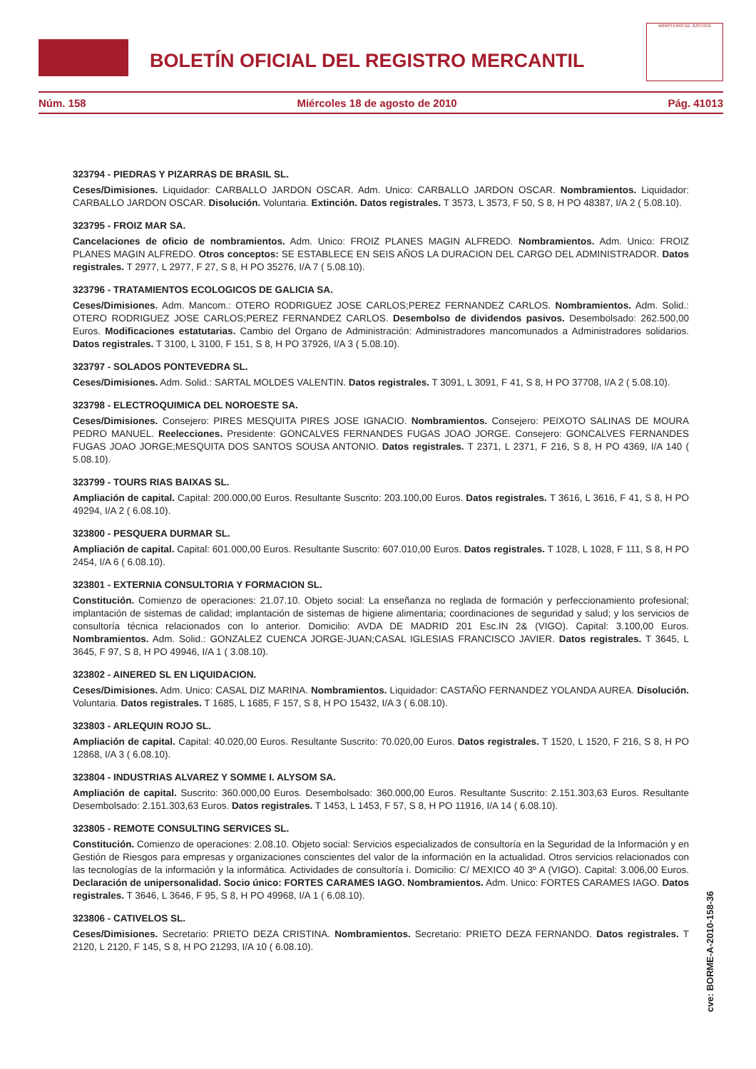BOLETÍN OFICIAL DEL REGISTRO MERCANTIL
MINISTERIO DE JUSTICIA
Núm. 158 Miércoles 18 de agosto de 2010 Pág. 41013
323794 - PIEDRAS Y PIZARRAS DE BRASIL SL.
Ceses/Dimisiones. Liquidador: CARBALLO JARDON OSCAR. Adm. Unico: CARBALLO JARDON OSCAR. Nombramientos. Liquidador: CARBALLO JARDON OSCAR. Disolución. Voluntaria. Extinción. Datos registrales. T 3573, L 3573, F 50, S 8, H PO 48387, I/A 2 ( 5.08.10).
323795 - FROIZ MAR SA.
Cancelaciones de oficio de nombramientos. Adm. Unico: FROIZ PLANES MAGIN ALFREDO. Nombramientos. Adm. Unico: FROIZ PLANES MAGIN ALFREDO. Otros conceptos: SE ESTABLECE EN SEIS AÑOS LA DURACION DEL CARGO DEL ADMINISTRADOR. Datos registrales. T 2977, L 2977, F 27, S 8, H PO 35276, I/A 7 ( 5.08.10).
323796 - TRATAMIENTOS ECOLOGICOS DE GALICIA SA.
Ceses/Dimisiones. Adm. Mancom.: OTERO RODRIGUEZ JOSE CARLOS;PEREZ FERNANDEZ CARLOS. Nombramientos. Adm. Solid.: OTERO RODRIGUEZ JOSE CARLOS;PEREZ FERNANDEZ CARLOS. Desembolso de dividendos pasivos. Desembolsado: 262.500,00 Euros. Modificaciones estatutarias. Cambio del Organo de Administración: Administradores mancomunados a Administradores solidarios. Datos registrales. T 3100, L 3100, F 151, S 8, H PO 37926, I/A 3 ( 5.08.10).
323797 - SOLADOS PONTEVEDRA SL.
Ceses/Dimisiones. Adm. Solid.: SARTAL MOLDES VALENTIN. Datos registrales. T 3091, L 3091, F 41, S 8, H PO 37708, I/A 2 ( 5.08.10).
323798 - ELECTROQUIMICA DEL NOROESTE SA.
Ceses/Dimisiones. Consejero: PIRES MESQUITA PIRES JOSE IGNACIO. Nombramientos. Consejero: PEIXOTO SALINAS DE MOURA PEDRO MANUEL. Reelecciones. Presidente: GONCALVES FERNANDES FUGAS JOAO JORGE. Consejero: GONCALVES FERNANDES FUGAS JOAO JORGE;MESQUITA DOS SANTOS SOUSA ANTONIO. Datos registrales. T 2371, L 2371, F 216, S 8, H PO 4369, I/A 140 ( 5.08.10).
323799 - TOURS RIAS BAIXAS SL.
Ampliación de capital. Capital: 200.000,00 Euros. Resultante Suscrito: 203.100,00 Euros. Datos registrales. T 3616, L 3616, F 41, S 8, H PO 49294, I/A 2 ( 6.08.10).
323800 - PESQUERA DURMAR SL.
Ampliación de capital. Capital: 601.000,00 Euros. Resultante Suscrito: 607.010,00 Euros. Datos registrales. T 1028, L 1028, F 111, S 8, H PO 2454, I/A 6 ( 6.08.10).
323801 - EXTERNIA CONSULTORIA Y FORMACION SL.
Constitución. Comienzo de operaciones: 21.07.10. Objeto social: La enseñanza no reglada de formación y perfeccionamiento profesional; implantación de sistemas de calidad; implantación de sistemas de higiene alimentaria; coordinaciones de seguridad y salud; y los servicios de consultoría técnica relacionados con lo anterior. Domicilio: AVDA DE MADRID 201 Esc.IN 2& (VIGO). Capital: 3.100,00 Euros. Nombramientos. Adm. Solid.: GONZALEZ CUENCA JORGE-JUAN;CASAL IGLESIAS FRANCISCO JAVIER. Datos registrales. T 3645, L 3645, F 97, S 8, H PO 49946, I/A 1 ( 3.08.10).
323802 - AINERED SL EN LIQUIDACION.
Ceses/Dimisiones. Adm. Unico: CASAL DIZ MARINA. Nombramientos. Liquidador: CASTAÑO FERNANDEZ YOLANDA AUREA. Disolución. Voluntaria. Datos registrales. T 1685, L 1685, F 157, S 8, H PO 15432, I/A 3 ( 6.08.10).
323803 - ARLEQUIN ROJO SL.
Ampliación de capital. Capital: 40.020,00 Euros. Resultante Suscrito: 70.020,00 Euros. Datos registrales. T 1520, L 1520, F 216, S 8, H PO 12868, I/A 3 ( 6.08.10).
323804 - INDUSTRIAS ALVAREZ Y SOMME I. ALYSOM SA.
Ampliación de capital. Suscrito: 360.000,00 Euros. Desembolsado: 360.000,00 Euros. Resultante Suscrito: 2.151.303,63 Euros. Resultante Desembolsado: 2.151.303,63 Euros. Datos registrales. T 1453, L 1453, F 57, S 8, H PO 11916, I/A 14 ( 6.08.10).
323805 - REMOTE CONSULTING SERVICES SL.
Constitución. Comienzo de operaciones: 2.08.10. Objeto social: Servicios especializados de consultoría en la Seguridad de la Información y en Gestión de Riesgos para empresas y organizaciones conscientes del valor de la información en la actualidad. Otros servicios relacionados con las tecnologías de la información y la informática. Actividades de consultoría i. Domicilio: C/ MEXICO 40 3º A (VIGO). Capital: 3.006,00 Euros. Declaración de unipersonalidad. Socio único: FORTES CARAMES IAGO. Nombramientos. Adm. Unico: FORTES CARAMES IAGO. Datos registrales. T 3646, L 3646, F 95, S 8, H PO 49968, I/A 1 ( 6.08.10).
323806 - CATIVELOS SL.
Ceses/Dimisiones. Secretario: PRIETO DEZA CRISTINA. Nombramientos. Secretario: PRIETO DEZA FERNANDO. Datos registrales. T 2120, L 2120, F 145, S 8, H PO 21293, I/A 10 ( 6.08.10).
cve: BORME-A-2010-158-36